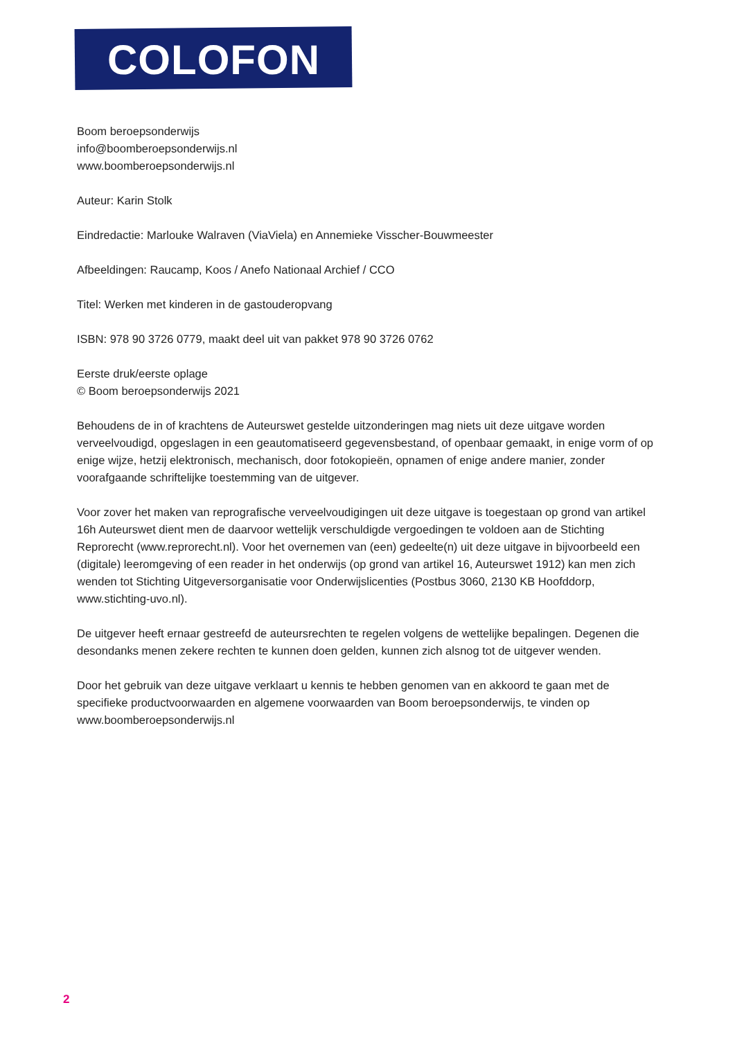COLOFON
Boom beroepsonderwijs
info@boomberoepsonderwijs.nl
www.boomberoepsonderwijs.nl
Auteur: Karin Stolk
Eindredactie: Marlouke Walraven (ViaViela) en Annemieke Visscher-Bouwmeester
Afbeeldingen: Raucamp, Koos / Anefo Nationaal Archief / CCO
Titel: Werken met kinderen in de gastouderopvang
ISBN: 978 90 3726 0779, maakt deel uit van pakket 978 90 3726 0762
Eerste druk/eerste oplage
© Boom beroepsonderwijs 2021
Behoudens de in of krachtens de Auteurswet gestelde uitzonderingen mag niets uit deze uitgave worden verveelvoudigd, opgeslagen in een geautomatiseerd gegevensbestand, of openbaar gemaakt, in enige vorm of op enige wijze, hetzij elektronisch, mechanisch, door fotokopieën, opnamen of enige andere manier, zonder voorafgaande schriftelijke toestemming van de uitgever.
Voor zover het maken van reprografische verveelvoudigingen uit deze uitgave is toegestaan op grond van artikel 16h Auteurswet dient men de daarvoor wettelijk verschuldigde vergoedingen te voldoen aan de Stichting Reprorecht (www.reprorecht.nl). Voor het overnemen van (een) gedeelte(n) uit deze uitgave in bijvoorbeeld een (digitale) leeromgeving of een reader in het onderwijs (op grond van artikel 16, Auteurswet 1912) kan men zich wenden tot Stichting Uitgeversorganisatie voor Onderwijslicenties (Postbus 3060, 2130 KB Hoofddorp, www.stichting-uvo.nl).
De uitgever heeft ernaar gestreefd de auteursrechten te regelen volgens de wettelijke bepalingen. Degenen die desondanks menen zekere rechten te kunnen doen gelden, kunnen zich alsnog tot de uitgever wenden.
Door het gebruik van deze uitgave verklaart u kennis te hebben genomen van en akkoord te gaan met de specifieke productvoorwaarden en algemene voorwaarden van Boom beroepsonderwijs, te vinden op www.boomberoepsonderwijs.nl
2